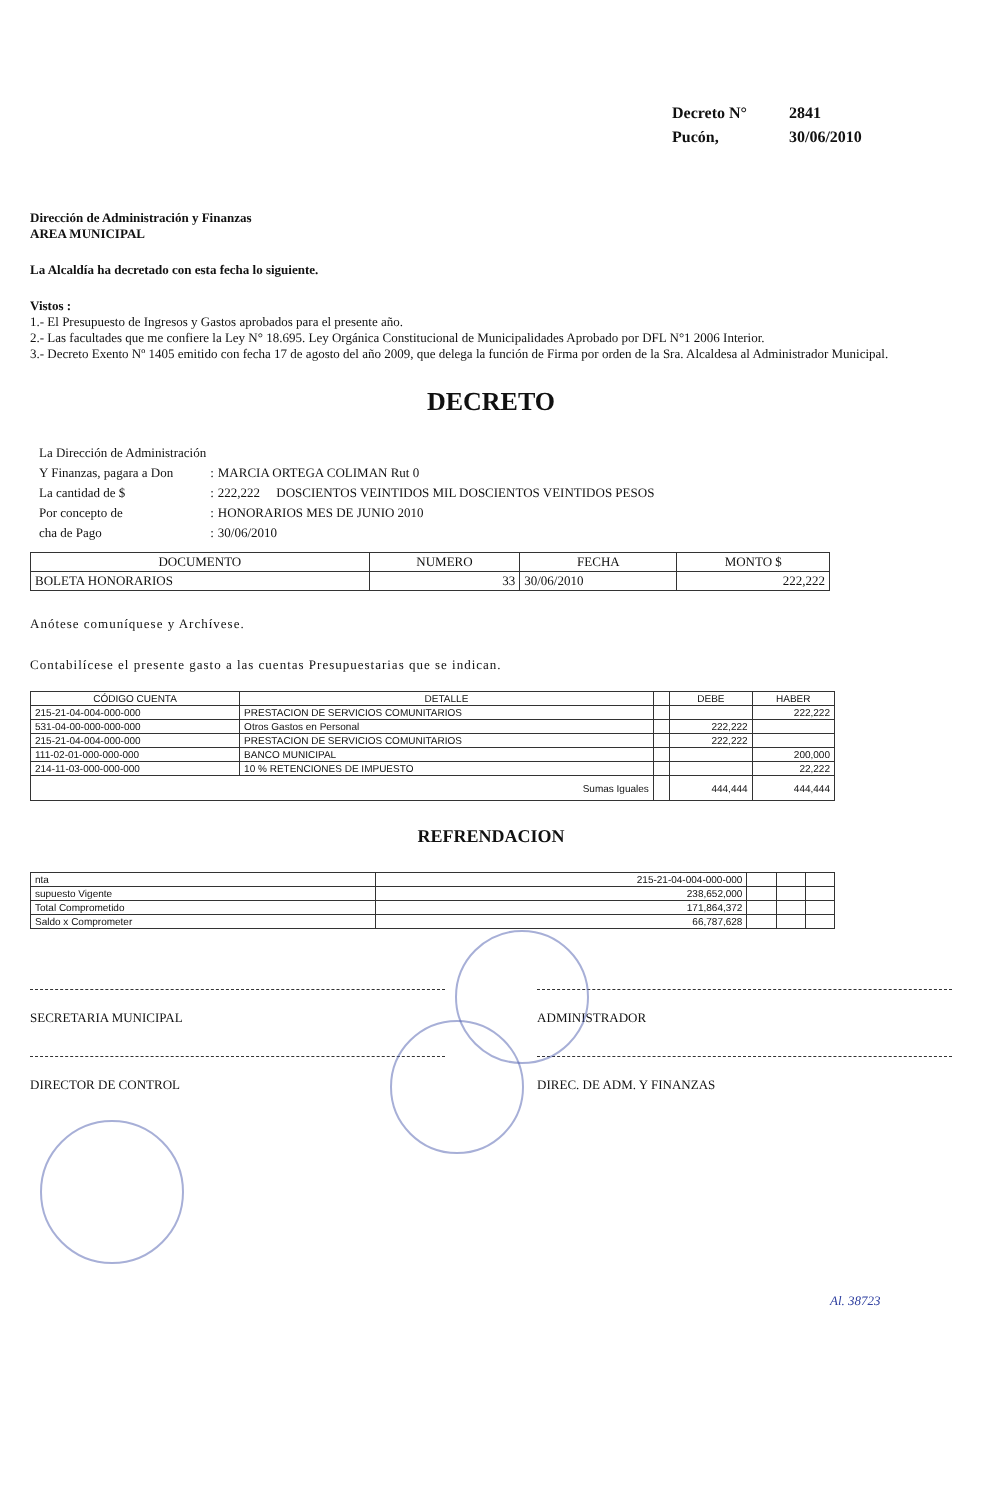| Decreto N° | 2841 |
| Pucón, | 30/06/2010 |
Dirección de Administración y Finanzas
AREA MUNICIPAL
La Alcaldía ha decretado con esta fecha lo siguiente.
Vistos :
1.- El Presupuesto de Ingresos y Gastos aprobados para el presente año.
2.- Las facultades que me confiere la Ley N° 18.695. Ley Orgánica Constitucional de Municipalidades Aprobado por DFL N°1 2006 Interior.
3.- Decreto Exento Nº 1405 emitido con fecha 17 de agosto del año 2009, que delega la función de Firma por orden de la Sra. Alcaldesa al Administrador Municipal.
DECRETO
| La Dirección de Administración | | |
| Y Finanzas, pagara a Don | : | MARCIA ORTEGA COLIMAN Rut 0 |
| La cantidad de $ | : | 222,222 DOSCIENTOS VEINTIDOS MIL DOSCIENTOS VEINTIDOS PESOS |
| Por concepto de | : | HONORARIOS MES DE JUNIO 2010 |
| cha de Pago | : | 30/06/2010 |
| DOCUMENTO | NUMERO | FECHA | MONTO $ |
| --- | --- | --- | --- |
| BOLETA HONORARIOS | 33 | 30/06/2010 | 222,222 |
Anótese comuníquese y Archívese.
Contabilícese el presente gasto a las cuentas Presupuestarias que se indican.
| CÓDIGO CUENTA | DETALLE | | DEBE | HABER |
| --- | --- | --- | --- | --- |
| 215-21-04-004-000-000 | PRESTACION DE SERVICIOS COMUNITARIOS | | | 222,222 |
| 531-04-00-000-000-000 | Otros Gastos en Personal | | 222,222 | |
| 215-21-04-004-000-000 | PRESTACION DE SERVICIOS COMUNITARIOS | | 222,222 | |
| 111-02-01-000-000-000 | BANCO MUNICIPAL | | | 200,000 |
| 214-11-03-000-000-000 | 10 % RETENCIONES DE IMPUESTO | | | 22,222 |
| Sumas Iguales | | | 444,444 | 444,444 |
REFRENDACION
| nta | 215-21-04-004-000-000 | | | |
| supuesto Vigente | 238,652,000 | | | |
| Total Comprometido | 171,864,372 | | | |
| Saldo x Comprometer | 66,787,628 | | | |
SECRETARIA MUNICIPAL ADMINISTRADOR
DIRECTOR DE CONTROL DIREC. DE ADM. Y FINANZAS
Al. 38723